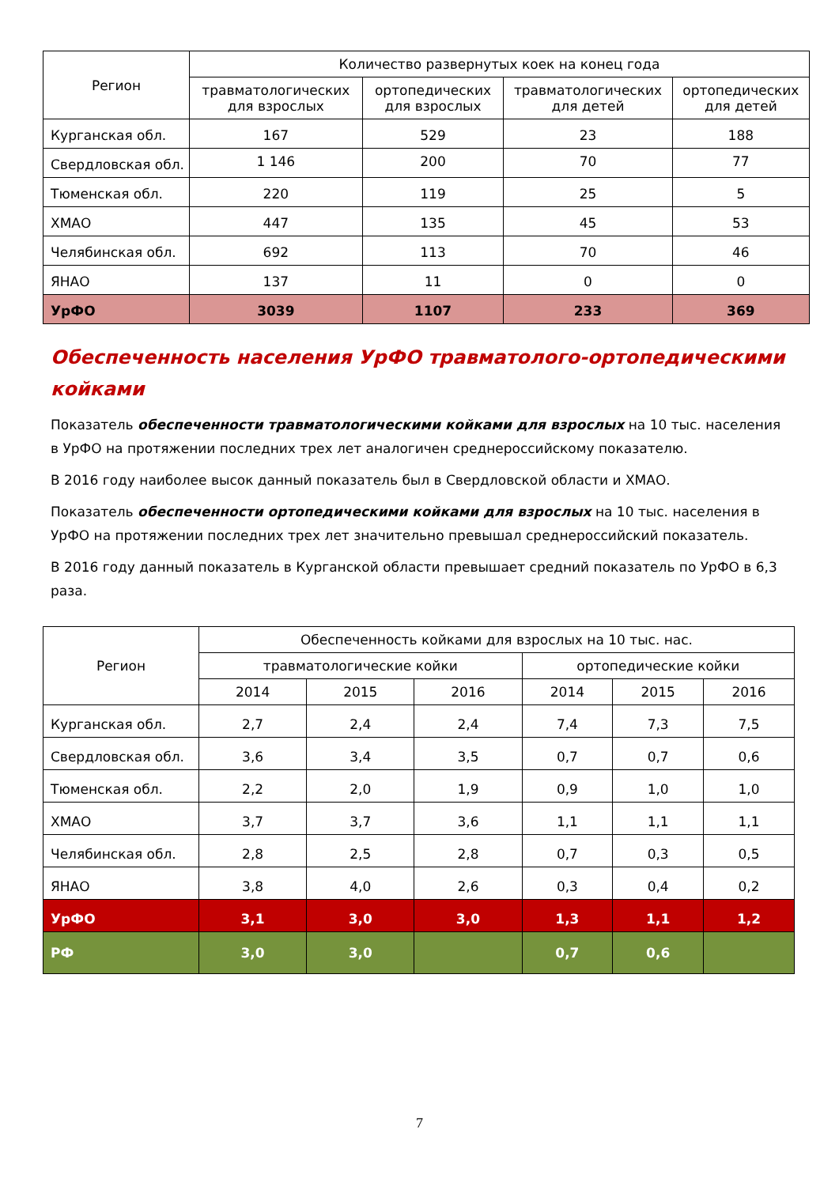| Регион | Количество развернутых коек на конец года | | | |
| --- | --- | --- | --- | --- |
| | травматологических для взрослых | ортопедических для взрослых | травматологических для детей | ортопедических для детей |
| Курганская обл. | 167 | 529 | 23 | 188 |
| Свердловская обл. | 1 146 | 200 | 70 | 77 |
| Тюменская обл. | 220 | 119 | 25 | 5 |
| ХМАО | 447 | 135 | 45 | 53 |
| Челябинская обл. | 692 | 113 | 70 | 46 |
| ЯНАО | 137 | 11 | 0 | 0 |
| УрФО | 3039 | 1107 | 233 | 369 |
Обеспеченность населения УрФО травматолого-ортопедическими койками
Показатель обеспеченности травматологическими койками для взрослых на 10 тыс. населения в УрФО на протяжении последних трех лет аналогичен среднероссийскому показателю.
В 2016 году наиболее высок данный показатель был в Свердловской области и ХМАО.
Показатель обеспеченности ортопедическими койками для взрослых на 10 тыс. населения в УрФО на протяжении последних трех лет значительно превышал среднероссийский показатель.
В 2016 году данный показатель в Курганской области превышает средний показатель по УрФО в 6,3 раза.
| Регион | Обеспеченность койками для взрослых на 10 тыс. нас. | | | | | |
| --- | --- | --- | --- | --- | --- | --- |
| | травматологические койки | | | ортопедические койки | | |
| | 2014 | 2015 | 2016 | 2014 | 2015 | 2016 |
| Курганская обл. | 2,7 | 2,4 | 2,4 | 7,4 | 7,3 | 7,5 |
| Свердловская обл. | 3,6 | 3,4 | 3,5 | 0,7 | 0,7 | 0,6 |
| Тюменская обл. | 2,2 | 2,0 | 1,9 | 0,9 | 1,0 | 1,0 |
| ХМАО | 3,7 | 3,7 | 3,6 | 1,1 | 1,1 | 1,1 |
| Челябинская обл. | 2,8 | 2,5 | 2,8 | 0,7 | 0,3 | 0,5 |
| ЯНАО | 3,8 | 4,0 | 2,6 | 0,3 | 0,4 | 0,2 |
| УрФО | 3,1 | 3,0 | 3,0 | 1,3 | 1,1 | 1,2 |
| РФ | 3,0 | 3,0 | | 0,7 | 0,6 | |
7